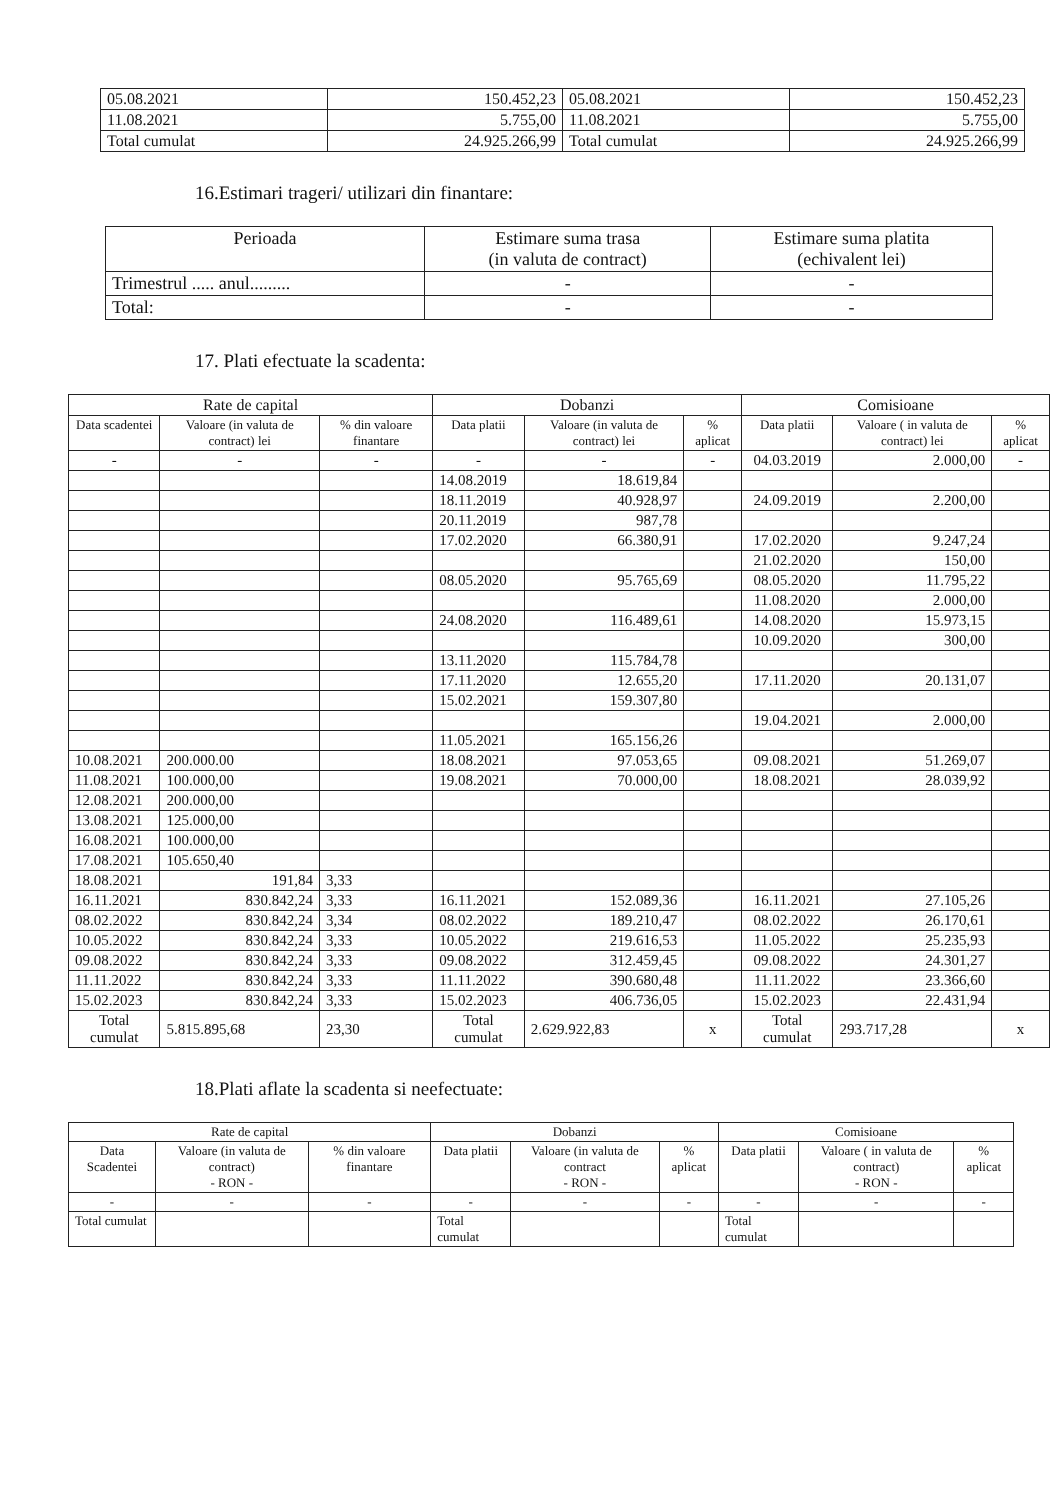| 05.08.2021 | 150.452,23 | 05.08.2021 | 150.452,23 |
| 11.08.2021 | 5.755,00 | 11.08.2021 | 5.755,00 |
| Total cumulat | 24.925.266,99 | Total cumulat | 24.925.266,99 |
16.Estimari trageri/ utilizari din finantare:
| Perioada | Estimare suma trasa (in valuta de contract) | Estimare suma platita (echivalent lei) |
| --- | --- | --- |
| Trimestrul ..... anul......... | - | - |
| Total: | - | - |
17. Plati efectuate la scadenta:
| Rate de capital | | | Dobanzi | | | Comisioane | | |
| --- | --- | --- | --- | --- | --- | --- | --- | --- |
| Data scadentei | Valoare (in valuta de contract) lei | % din valoare finantare | Data platii | Valoare (in valuta de contract) lei | % aplicat | Data platii | Valoare ( in valuta de contract) lei | % aplicat |
| - | - | - | - | - | - | 04.03.2019 | 2.000,00 | - |
| | | | 14.08.2019 | 18.619,84 | | | | |
| | | | 18.11.2019 | 40.928,97 | | 24.09.2019 | 2.200,00 | |
| | | | 20.11.2019 | 987,78 | | | | |
| | | | 17.02.2020 | 66.380,91 | | 17.02.2020 | 9.247,24 | |
| | | | | | | 21.02.2020 | 150,00 | |
| | | | 08.05.2020 | 95.765,69 | | 08.05.2020 | 11.795,22 | |
| | | | | | | 11.08.2020 | 2.000,00 | |
| | | | 24.08.2020 | 116.489,61 | | 14.08.2020 | 15.973,15 | |
| | | | | | | 10.09.2020 | 300,00 | |
| | | | 13.11.2020 | 115.784,78 | | | | |
| | | | 17.11.2020 | 12.655,20 | | 17.11.2020 | 20.131,07 | |
| | | | 15.02.2021 | 159.307,80 | | | | |
| | | | | | | 19.04.2021 | 2.000,00 | |
| | | | 11.05.2021 | 165.156,26 | | | | |
| 10.08.2021 | 200.000.00 | | 18.08.2021 | 97.053,65 | | 09.08.2021 | 51.269,07 | |
| 11.08.2021 | 100.000,00 | | 19.08.2021 | 70.000,00 | | 18.08.2021 | 28.039,92 | |
| 12.08.2021 | 200.000,00 | | | | | | | |
| 13.08.2021 | 125.000,00 | | | | | | | |
| 16.08.2021 | 100.000,00 | | | | | | | |
| 17.08.2021 | 105.650,40 | | | | | | | |
| 18.08.2021 | 191,84 | 3,33 | | | | | | |
| 16.11.2021 | 830.842,24 | 3,33 | 16.11.2021 | 152.089,36 | | 16.11.2021 | 27.105,26 | |
| 08.02.2022 | 830.842,24 | 3,34 | 08.02.2022 | 189.210,47 | | 08.02.2022 | 26.170,61 | |
| 10.05.2022 | 830.842,24 | 3,33 | 10.05.2022 | 219.616,53 | | 11.05.2022 | 25.235,93 | |
| 09.08.2022 | 830.842,24 | 3,33 | 09.08.2022 | 312.459,45 | | 09.08.2022 | 24.301,27 | |
| 11.11.2022 | 830.842,24 | 3,33 | 11.11.2022 | 390.680,48 | | 11.11.2022 | 23.366,60 | |
| 15.02.2023 | 830.842,24 | 3,33 | 15.02.2023 | 406.736,05 | | 15.02.2023 | 22.431,94 | |
| Total cumulat | 5.815.895,68 | 23,30 | Total cumulat | 2.629.922,83 | x | Total cumulat | 293.717,28 | x |
18.Plati aflate la scadenta si neefectuate:
| Rate de capital | | | Dobanzi | | | Comisioane | | |
| --- | --- | --- | --- | --- | --- | --- | --- | --- |
| Data Scadentei | Valoare (in valuta de contract) - RON - | % din valoare finantare | Data platii | Valoare (in valuta de contract - RON - | % aplicat | Data platii | Valoare ( in valuta de contract) - RON - | % aplicat |
| - | - | - | - | - | - | - | - | - |
| Total cumulat | | | Total cumulat | | | Total cumulat | | |